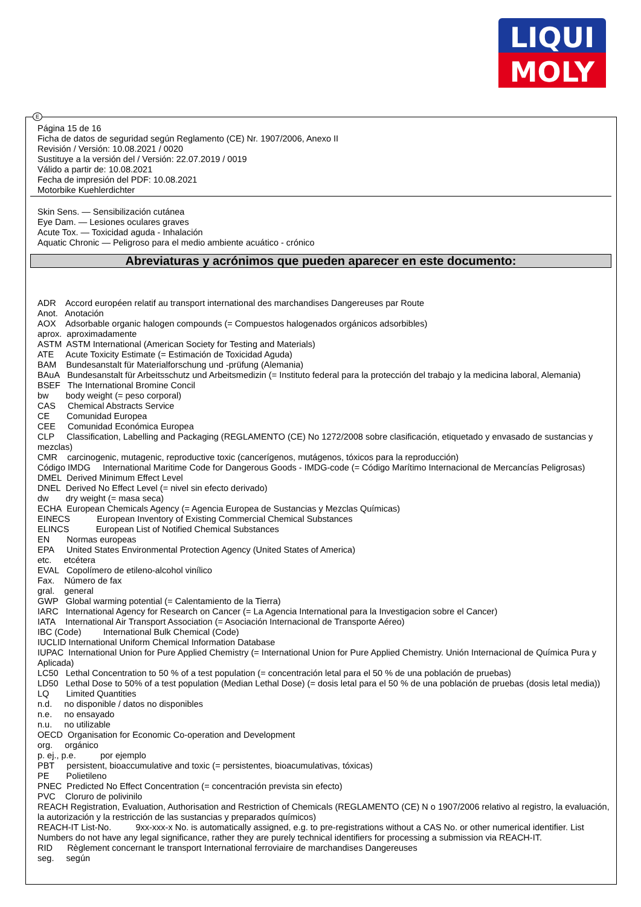LIQUI
MOLY
E
Página 15 de 16
Ficha de datos de seguridad según Reglamento (CE) Nr. 1907/2006, Anexo II
Revisión / Versión: 10.08.2021 / 0020
Sustituye a la versión del / Versión: 22.07.2019 / 0019
Válido a partir de: 10.08.2021
Fecha de impresión del PDF: 10.08.2021
Motorbike Kuehlerdichter
Skin Sens. — Sensibilización cutánea
Eye Dam. — Lesiones oculares graves
Acute Tox. — Toxicidad aguda - Inhalación
Aquatic Chronic — Peligroso para el medio ambiente acuático - crónico
Abreviaturas y acrónimos que pueden aparecer en este documento:
ADR Accord européen relatif au transport international des marchandises Dangereuses par Route
Anot. Anotación
AOX Adsorbable organic halogen compounds (= Compuestos halogenados orgánicos adsorbibles)
aprox. aproximadamente
ASTM ASTM International (American Society for Testing and Materials)
ATE Acute Toxicity Estimate (= Estimación de Toxicidad Aguda)
BAM Bundesanstalt für Materialforschung und -prüfung (Alemania)
BAuA Bundesanstalt für Arbeitsschutz und Arbeitsmedizin (= Instituto federal para la protección del trabajo y la medicina laboral, Alemania)
BSEF The International Bromine Concil
bw body weight (= peso corporal)
CAS Chemical Abstracts Service
CE Comunidad Europea
CEE Comunidad Económica Europea
CLP Classification, Labelling and Packaging (REGLAMENTO (CE) No 1272/2008 sobre clasificación, etiquetado y envasado de sustancias y mezclas)
CMR carcinogenic, mutagenic, reproductive toxic (cancerígenos, mutágenos, tóxicos para la reproducción)
Código IMDG International Maritime Code for Dangerous Goods - IMDG-code (= Código Marítimo Internacional de Mercancías Peligrosas)
DMEL Derived Minimum Effect Level
DNEL Derived No Effect Level (= nivel sin efecto derivado)
dw dry weight (= masa seca)
ECHA European Chemicals Agency (= Agencia Europea de Sustancias y Mezclas Químicas)
EINECS European Inventory of Existing Commercial Chemical Substances
ELINCS European List of Notified Chemical Substances
EN Normas europeas
EPA United States Environmental Protection Agency (United States of America)
etc. etcétera
EVAL Copolímero de etileno-alcohol vinílico
Fax. Número de fax
gral. general
GWP Global warming potential (= Calentamiento de la Tierra)
IARC International Agency for Research on Cancer (= La Agencia International para la Investigacion sobre el Cancer)
IATA International Air Transport Association (= Asociación Internacional de Transporte Aéreo)
IBC (Code) International Bulk Chemical (Code)
IUCLID International Uniform Chemical Information Database
IUPAC International Union for Pure Applied Chemistry (= International Union for Pure Applied Chemistry. Unión Internacional de Química Pura y Aplicada)
LC50 Lethal Concentration to 50 % of a test population (= concentración letal para el 50 % de una población de pruebas)
LD50 Lethal Dose to 50% of a test population (Median Lethal Dose) (= dosis letal para el 50 % de una población de pruebas (dosis letal media))
LQ Limited Quantities
n.d. no disponible / datos no disponibles
n.e. no ensayado
n.u. no utilizable
OECD Organisation for Economic Co-operation and Development
org. orgánico
p. ej., p.e. por ejemplo
PBT persistent, bioaccumulative and toxic (= persistentes, bioacumulativas, tóxicas)
PE Polietileno
PNEC Predicted No Effect Concentration (= concentración prevista sin efecto)
PVC Cloruro de polivinilo
REACH Registration, Evaluation, Authorisation and Restriction of Chemicals (REGLAMENTO (CE) N o 1907/2006 relativo al registro, la evaluación, la autorización y la restricción de las sustancias y preparados químicos)
REACH-IT List-No. 9xx-xxx-x No. is automatically assigned, e.g. to pre-registrations without a CAS No. or other numerical identifier. List Numbers do not have any legal significance, rather they are purely technical identifiers for processing a submission via REACH-IT.
RID Règlement concernant le transport International ferroviaire de marchandises Dangereuses
seg. según